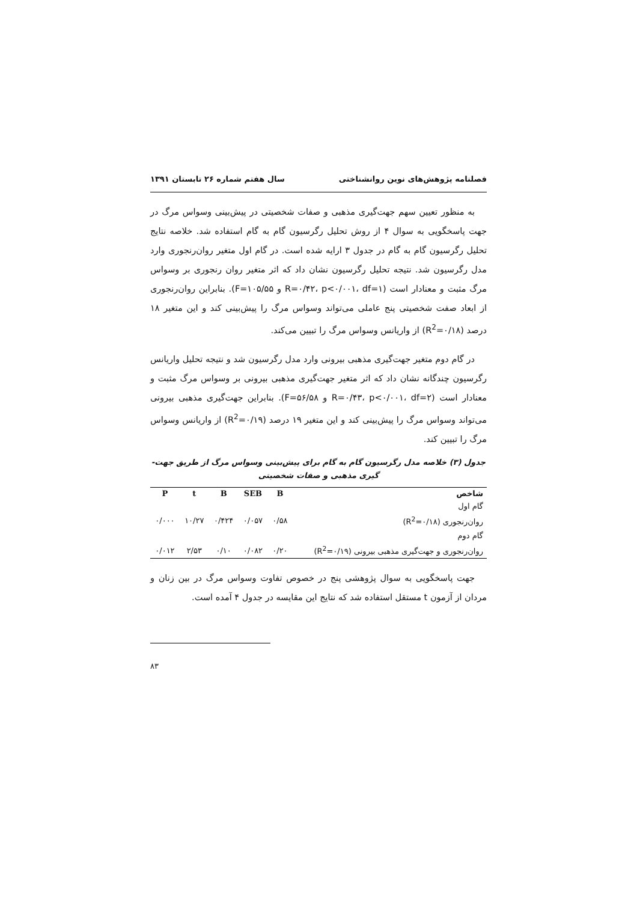فصلنامه پژوهش‌های نوین روانشناختی سال هفتم شماره ۲۶ تابستان ۱۳۹۱
به منظور تعیین سهم جهت‌گیری مذهبی و صفات شخصیتی در پیش‌بینی وسواس مرگ در جهت پاسخگویی به سوال ۴ از روش تحلیل رگرسیون گام به گام استفاده شد. خلاصه نتایج تحلیل رگرسیون گام به گام در جدول ۳ ارایه شده است. در گام اول متغیر روان‌رنجوری وارد مدل رگرسیون شد. نتیجه تحلیل رگرسیون نشان داد که اثر متغیر روان رنجوری بر وسواس مرگ مثبت و معنادار است (R=۰/۴۲، p<۰/۰۰۱، df=۱ و F=۱۰۵/۵۵). بنابراین روان‌رنجوری از ابعاد صفت شخصیتی پنج عاملی می‌تواند وسواس مرگ را پیش‌بینی کند و این متغیر ۱۸ درصد (R<sup>2</sup>=۰/۱۸) از واریانس وسواس مرگ را تبیین می‌کند.
در گام دوم متغیر جهت‌گیری مذهبی بیرونی وارد مدل رگرسیون شد و نتیجه تحلیل واریانس رگرسیون چندگانه نشان داد که اثر متغیر جهت‌گیری مذهبی بیرونی بر وسواس مرگ مثبت و معنادار است (R=۰/۴۳، p<۰/۰۰۱، df=۲ و F=۵۶/۵۸). بنابراین جهت‌گیری مذهبی بیرونی می‌تواند وسواس مرگ را پیش‌بینی کند و این متغیر ۱۹ درصد (R<sup>2</sup>=۰/۱۹) از واریانس وسواس مرگ را تبیین کند.
جدول (۳) خلاصه مدل رگرسیون گام به گام برای پیش‌بینی وسواس مرگ از طریق جهت-
گیری مذهبی و صفات شخصیتی
| شاخص | B | SEB | B | t | P |
| --- | --- | --- | --- | --- | --- |
| گام اول | | | | | |
| روان‌رنجوری (R<sup>2</sup>=۰/۱۸) | ۰/۵۸ | ۰/۰۵۷ | ۰/۴۲۴ | ۱۰/۲۷ | ۰/۰۰۰ |
| گام دوم | | | | | |
| روان‌رنجوری و جهت‌گیری مذهبی بیرونی (R<sup>2</sup>=۰/۱۹) | ۰/۲۰ | ۰/۰۸۲ | ۰/۱۰ | ۲/۵۳ | ۰/۰۱۲ |
جهت پاسخگویی به سوال پژوهشی پنج در خصوص تفاوت وسواس مرگ در بین زنان و مردان از آزمون t مستقل استفاده شد که نتایج این مقایسه در جدول ۴ آمده است.
۸۳